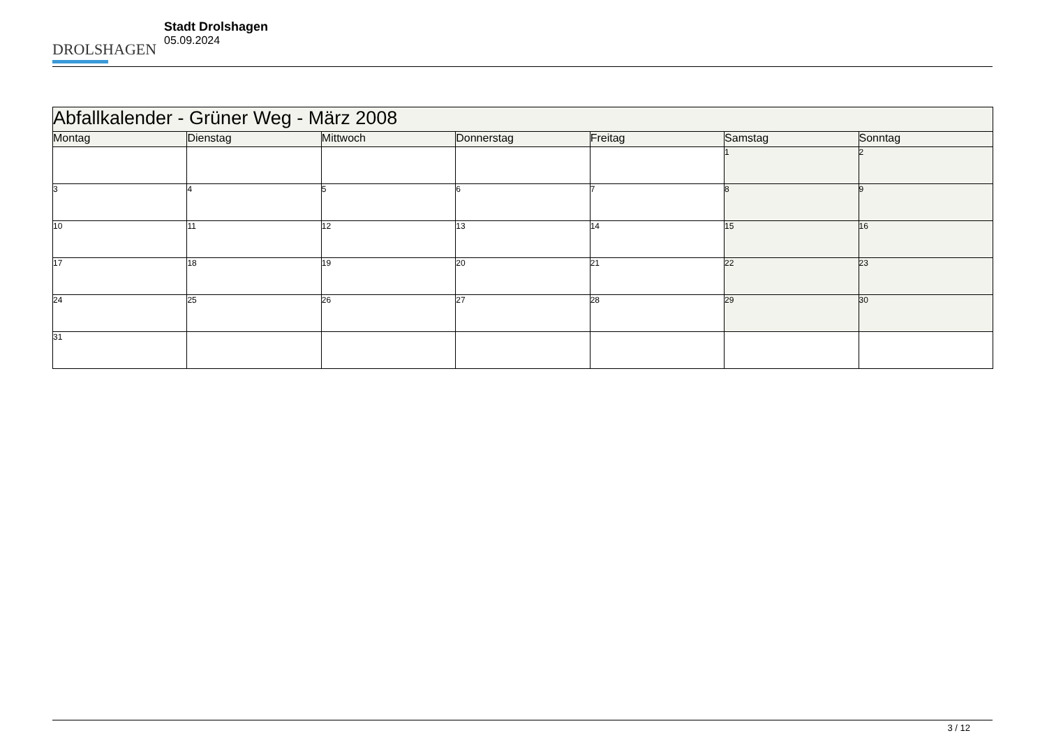DROLSHAGEN
Stadt Drolshagen
05.09.2024
| Abfallkalender - Grüner Weg - März 2008 | | | | | | |
| Montag | Dienstag | Mittwoch | Donnerstag | Freitag | Samstag | Sonntag |
| | | | | | 1 | 2 |
| 3 | 4 | 5 | 6 | 7 | 8 | 9 |
| 10 | 11 | 12 | 13 | 14 | 15 | 16 |
| 17 | 18 | 19 | 20 | 21 | 22 | 23 |
| 24 | 25 | 26 | 27 | 28 | 29 | 30 |
| 31 | | | | | | |
3 / 12